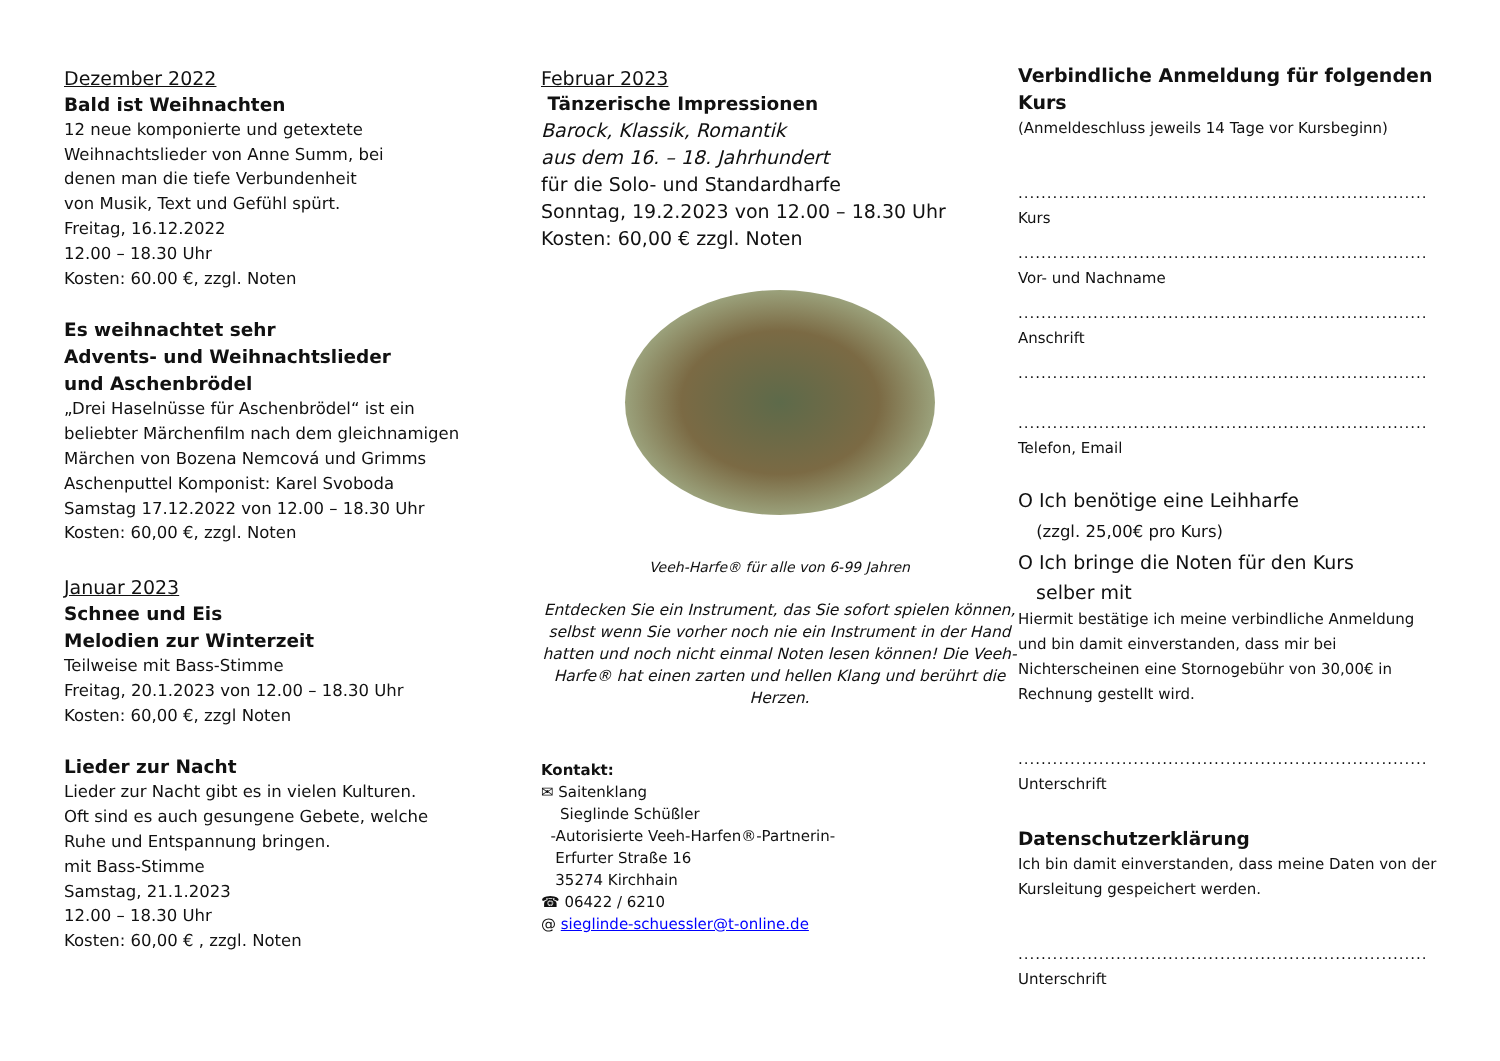Dezember 2022
Bald ist Weihnachten
12 neue komponierte und getextete
Weihnachtslieder von Anne Summ, bei
denen man die tiefe Verbundenheit
von Musik, Text und Gefühl spürt.
Freitag, 16.12.2022
12.00 – 18.30 Uhr
Kosten: 60.00 €, zzgl. Noten
Es weihnachtet sehr
Advents- und Weihnachtslieder
und Aschenbrödel
„Drei Haselnüsse für Aschenbrödel“ ist ein
beliebter Märchenfilm nach dem gleichnamigen
Märchen von Bozena Nemcová und Grimms
Aschenputtel Komponist: Karel Svoboda
Samstag 17.12.2022 von 12.00 – 18.30 Uhr
Kosten: 60,00 €, zzgl. Noten
Januar 2023
Schnee und Eis
Melodien zur Winterzeit
Teilweise mit Bass-Stimme
Freitag, 20.1.2023 von 12.00 – 18.30 Uhr
Kosten: 60,00 €, zzgl Noten
Lieder zur Nacht
Lieder zur Nacht gibt es in vielen Kulturen.
Oft sind es auch gesungene Gebete, welche
Ruhe und Entspannung bringen.
mit Bass-Stimme
Samstag, 21.1.2023
12.00 – 18.30 Uhr
Kosten: 60,00 € , zzgl. Noten
Februar 2023
Tänzerische Impressionen
Barock, Klassik, Romantik
aus dem 16. – 18. Jahrhundert
für die Solo- und Standardharfe
Sonntag, 19.2.2023 von 12.00 – 18.30 Uhr
Kosten: 60,00 € zzgl. Noten
Veeh-Harfe® für alle von 6-99 Jahren
Entdecken Sie ein Instrument, das Sie sofort spielen können, selbst wenn Sie vorher noch nie ein Instrument in der Hand hatten und noch nicht einmal Noten lesen können! Die Veeh-Harfe® hat einen zarten und hellen Klang und berührt die Herzen.
Kontakt:
✉ Saitenklang
Sieglinde Schüßler
-Autorisierte Veeh-Harfen®-Partnerin-
Erfurter Straße 16
35274 Kirchhain
☎ 06422 / 6210
@ sieglinde-schuessler@t-online.de
Verbindliche Anmeldung für folgenden Kurs
(Anmeldeschluss jeweils 14 Tage vor Kursbeginn)
.......................................................................
Kurs
.......................................................................
Vor- und Nachname
.......................................................................
Anschrift
.......................................................................
.......................................................................
Telefon, Email
O Ich benötige eine Leihharfe
(zzgl. 25,00€ pro Kurs)
O Ich bringe die Noten für den Kurs
selber mit
Hiermit bestätige ich meine verbindliche Anmeldung und bin damit einverstanden, dass mir bei Nichterscheinen eine Stornogebühr von 30,00€ in Rechnung gestellt wird.
.......................................................................
Unterschrift
Datenschutzerklärung
Ich bin damit einverstanden, dass meine Daten von der Kursleitung gespeichert werden.
.......................................................................
Unterschrift